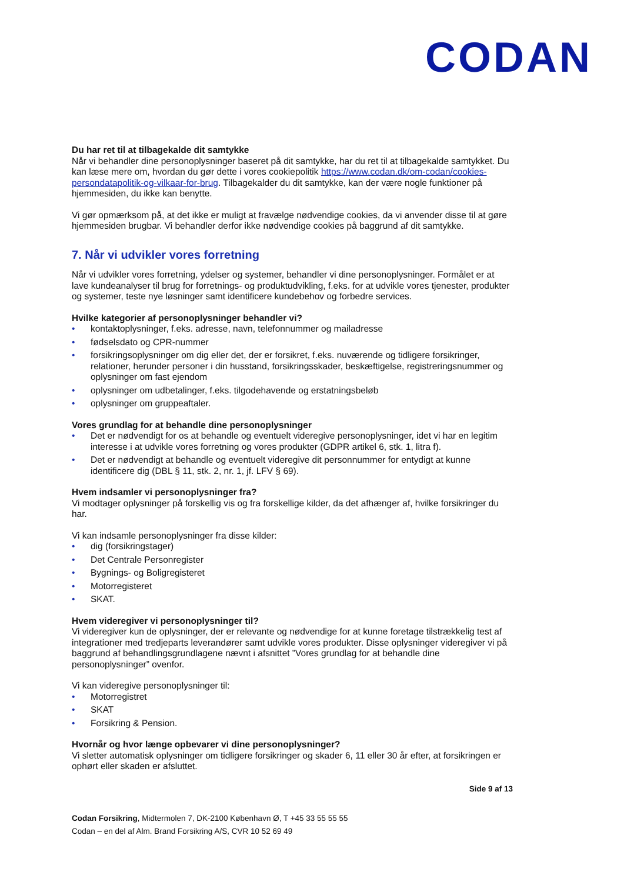CODAN
Du har ret til at tilbagekalde dit samtykke
Når vi behandler dine personoplysninger baseret på dit samtykke, har du ret til at tilbagekalde samtykket. Du kan læse mere om, hvordan du gør dette i vores cookiepolitik https://www.codan.dk/om-codan/cookies-persondatapolitik-og-vilkaar-for-brug. Tilbagekalder du dit samtykke, kan der være nogle funktioner på hjemmesiden, du ikke kan benytte.
Vi gør opmærksom på, at det ikke er muligt at fravælge nødvendige cookies, da vi anvender disse til at gøre hjemmesiden brugbar. Vi behandler derfor ikke nødvendige cookies på baggrund af dit samtykke.
7. Når vi udvikler vores forretning
Når vi udvikler vores forretning, ydelser og systemer, behandler vi dine personoplysninger. Formålet er at lave kundeanalyser til brug for forretnings- og produktudvikling, f.eks. for at udvikle vores tjenester, produkter og systemer, teste nye løsninger samt identificere kundebehov og forbedre services.
Hvilke kategorier af personoplysninger behandler vi?
• kontaktoplysninger, f.eks. adresse, navn, telefonnummer og mailadresse
• fødselsdato og CPR-nummer
• forsikringsoplysninger om dig eller det, der er forsikret, f.eks. nuværende og tidligere forsikringer, relationer, herunder personer i din husstand, forsikringsskader, beskæftigelse, registreringsnummer og oplysninger om fast ejendom
• oplysninger om udbetalinger, f.eks. tilgodehavende og erstatningsbeløb
• oplysninger om gruppeaftaler.
Vores grundlag for at behandle dine personoplysninger
• Det er nødvendigt for os at behandle og eventuelt videregive personoplysninger, idet vi har en legitim interesse i at udvikle vores forretning og vores produkter (GDPR artikel 6, stk. 1, litra f).
• Det er nødvendigt at behandle og eventuelt videregive dit personnummer for entydigt at kunne identificere dig (DBL § 11, stk. 2, nr. 1, jf. LFV § 69).
Hvem indsamler vi personoplysninger fra?
Vi modtager oplysninger på forskellig vis og fra forskellige kilder, da det afhænger af, hvilke forsikringer du har.
Vi kan indsamle personoplysninger fra disse kilder:
• dig (forsikringstager)
• Det Centrale Personregister
• Bygnings- og Boligregisteret
• Motorregisteret
• SKAT.
Hvem videregiver vi personoplysninger til?
Vi videregiver kun de oplysninger, der er relevante og nødvendige for at kunne foretage tilstrækkelig test af integrationer med tredjeparts leverandører samt udvikle vores produkter. Disse oplysninger videregiver vi på baggrund af behandlingsgrundlagene nævnt i afsnittet ”Vores grundlag for at behandle dine personoplysninger” ovenfor.
Vi kan videregive personoplysninger til:
• Motorregistret
• SKAT
• Forsikring & Pension.
Hvornår og hvor længe opbevarer vi dine personoplysninger?
Vi sletter automatisk oplysninger om tidligere forsikringer og skader 6, 11 eller 30 år efter, at forsikringen er ophørt eller skaden er afsluttet.
Side 9 af 13
Codan Forsikring, Midtermolen 7, DK-2100 København Ø, T +45 33 55 55 55
Codan – en del af Alm. Brand Forsikring A/S, CVR 10 52 69 49